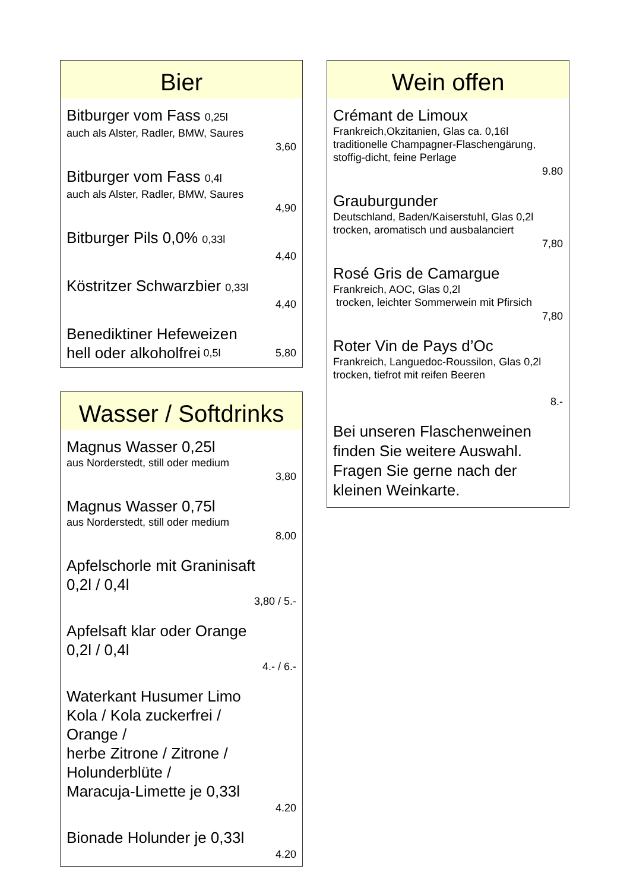Bier
Bitburger vom Fass 0,25l
auch als Alster, Radler, BMW, Saures
3,60
Bitburger vom Fass 0,4l
auch als Alster, Radler, BMW, Saures
4,90
Bitburger Pils 0,0% 0,33l
4,40
Köstritzer Schwarzbier 0,33l
4,40
Benediktiner Hefeweizen
hell oder alkoholfrei 0,5l 5,80
Wasser / Softdrinks
Magnus Wasser 0,25l
aus Norderstedt, still oder medium
3,80
Magnus Wasser 0,75l
aus Norderstedt, still oder medium
8,00
Apfelschorle mit Graninisaft
0,2l / 0,4l
3,80 / 5.-
Apfelsaft klar oder Orange
0,2l / 0,4l
4.- / 6.-
Waterkant Husumer Limo
Kola / Kola zuckerfrei /
Orange /
herbe Zitrone / Zitrone /
Holunderblüte /
Maracuja-Limette je 0,33l
4.20
Bionade Holunder je 0,33l
4.20
Wein offen
Crémant de Limoux
Frankreich,Okzitanien, Glas ca. 0,16l
traditionelle Champagner-Flaschengärung,
stoffig-dicht, feine Perlage
9.80
Grauburgunder
Deutschland, Baden/Kaiserstuhl, Glas 0,2l
trocken, aromatisch und ausbalanciert
7,80
Rosé Gris de Camargue
Frankreich, AOC, Glas 0,2l
trocken, leichter Sommerwein mit Pfirsich
7,80
Roter Vin de Pays d’Oc
Frankreich, Languedoc-Roussilon, Glas 0,2l
trocken, tiefrot mit reifen Beeren
8.-
Bei unseren Flaschenweinen finden Sie weitere Auswahl. Fragen Sie gerne nach der kleinen Weinkarte.